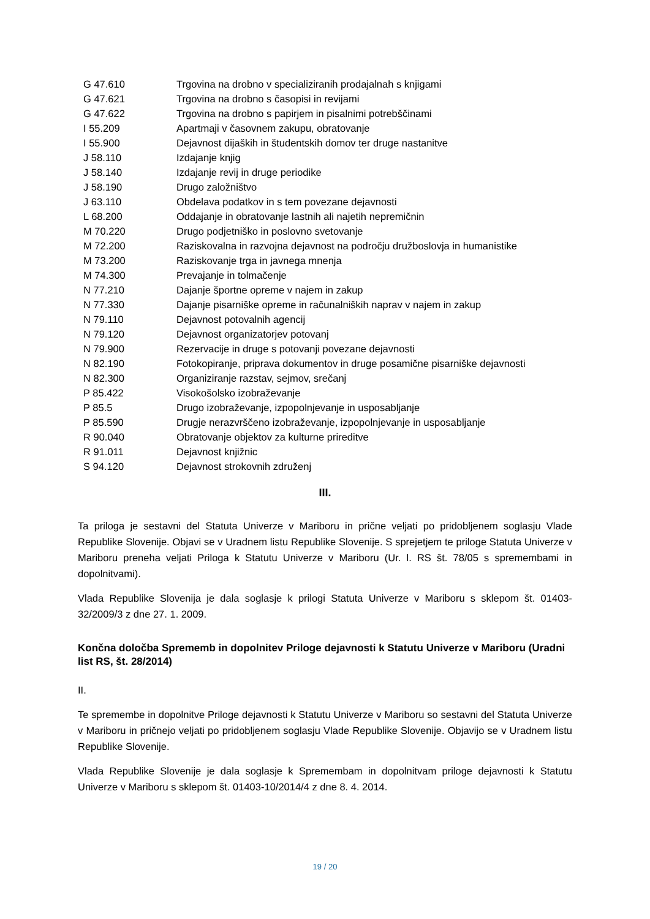| G 47.610 | Trgovina na drobno v specializiranih prodajalnah s knjigami |
| G 47.621 | Trgovina na drobno s časopisi in revijami |
| G 47.622 | Trgovina na drobno s papirjem in pisalnimi potrebščinami |
| I 55.209 | Apartmaji v časovnem zakupu, obratovanje |
| I 55.900 | Dejavnost dijaških in študentskih domov ter druge nastanitve |
| J 58.110 | Izdajanje knjig |
| J 58.140 | Izdajanje revij in druge periodike |
| J 58.190 | Drugo založništvo |
| J 63.110 | Obdelava podatkov in s tem povezane dejavnosti |
| L 68.200 | Oddajanje in obratovanje lastnih ali najetih nepremičnin |
| M 70.220 | Drugo podjetniško in poslovno svetovanje |
| M 72.200 | Raziskovalna in razvojna dejavnost na področju družboslovja in humanistike |
| M 73.200 | Raziskovanje trga in javnega mnenja |
| M 74.300 | Prevajanje in tolmačenje |
| N 77.210 | Dajanje športne opreme v najem in zakup |
| N 77.330 | Dajanje pisarniške opreme in računalniških naprav v najem in zakup |
| N 79.110 | Dejavnost potovalnih agencij |
| N 79.120 | Dejavnost organizatorjev potovanj |
| N 79.900 | Rezervacije in druge s potovanji povezane dejavnosti |
| N 82.190 | Fotokopiranje, priprava dokumentov in druge posamične pisarniške dejavnosti |
| N 82.300 | Organiziranje razstav, sejmov, srečanj |
| P 85.422 | Visokošolsko izobraževanje |
| P 85.5 | Drugo izobraževanje, izpopolnjevanje in usposabljanje |
| P 85.590 | Drugje nerazvrščeno izobraževanje, izpopolnjevanje in usposabljanje |
| R 90.040 | Obratovanje objektov za kulturne prireditve |
| R 91.011 | Dejavnost knjižnic |
| S 94.120 | Dejavnost strokovnih združenj |
III.
Ta priloga je sestavni del Statuta Univerze v Mariboru in prične veljati po pridobljenem soglasju Vlade Republike Slovenije. Objavi se v Uradnem listu Republike Slovenije. S sprejetjem te priloge Statuta Univerze v Mariboru preneha veljati Priloga k Statutu Univerze v Mariboru (Ur. l. RS št. 78/05 s spremembami in dopolnitvami).
Vlada Republike Slovenija je dala soglasje k prilogi Statuta Univerze v Mariboru s sklepom št. 01403-32/2009/3 z dne 27. 1. 2009.
Končna določba Sprememb in dopolnitev Priloge dejavnosti k Statutu Univerze v Mariboru (Uradni list RS, št. 28/2014)
II.
Te spremembe in dopolnitve Priloge dejavnosti k Statutu Univerze v Mariboru so sestavni del Statuta Univerze v Mariboru in pričnejo veljati po pridobljenem soglasju Vlade Republike Slovenije. Objavijo se v Uradnem listu Republike Slovenije.
Vlada Republike Slovenije je dala soglasje k Spremembam in dopolnitvam priloge dejavnosti k Statutu Univerze v Mariboru s sklepom št. 01403-10/2014/4 z dne 8. 4. 2014.
19 / 20